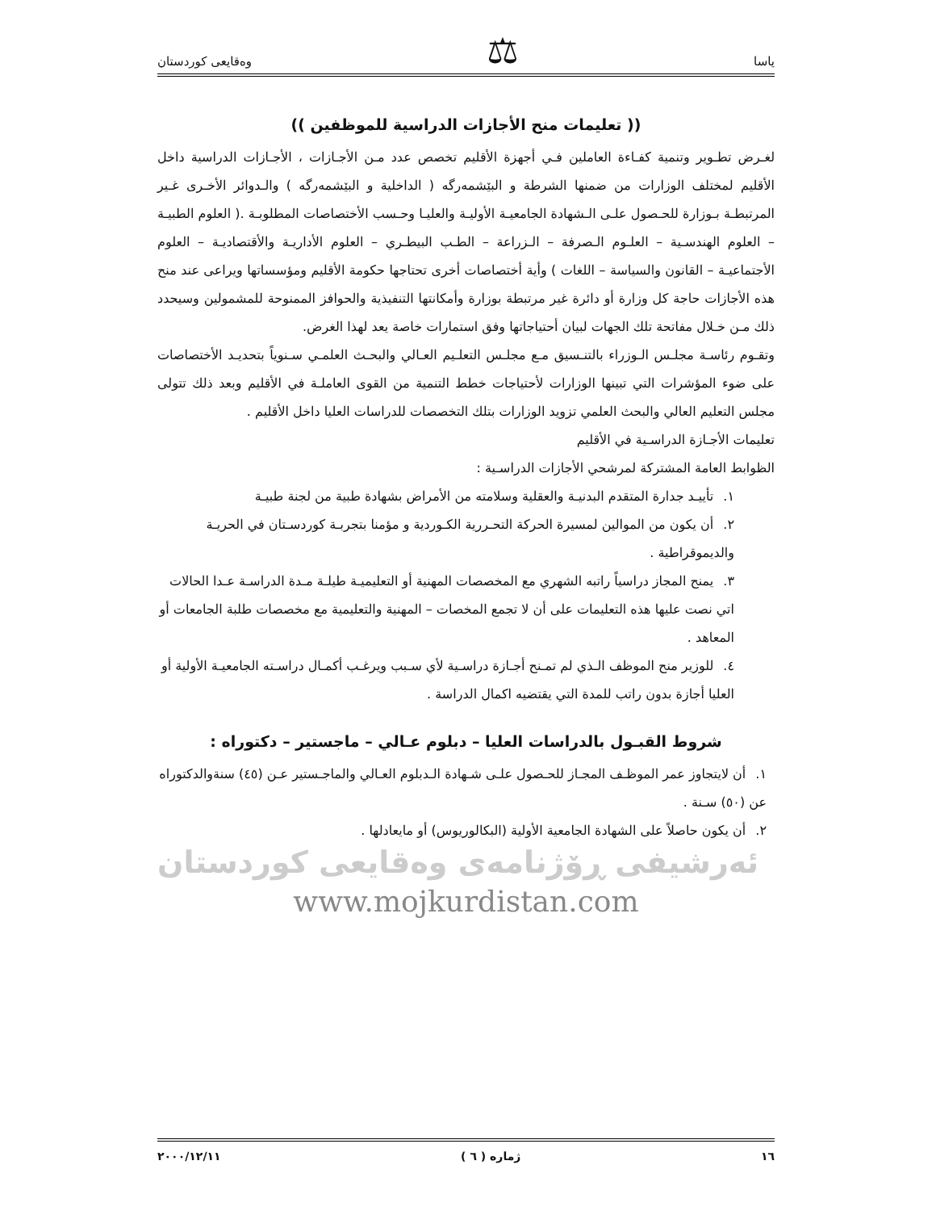یاسا ⚖ وەقایعی کوردستان
(( تعليمات منح الأجازات الدراسية للموظفين ))
لغـرض تطـوير وتنمية كفـاءة العاملين فـي أجهزة الأقليم تخصص عدد مـن الأجـازات ، الأجـازات الدراسية داخل الأقليم لمختلف الوزارات من ضمنها الشرطة و البێشمەرگه ( الداخلية و البێشمەرگه ) والـدوائر الأخـرى غـير المرتبطـة بـوزارة للحـصول علـى الـشهادة الجامعيـة الأوليـة والعليـا وحـسب الأختصاصات المطلوبـة .( العلوم الطبيـة – العلوم الهندسـية – العلـوم الـصرفة – الـزراعة – الطـب البيطـري – العلوم الأداريـة والأقتصاديـة – العلوم الأجتماعيـة – القانون والسياسة – اللغات ) وأية أختصاصات أخرى تحتاجها حكومة الأقليم ومؤسساتها ويراعى عند منح هذه الأجازات حاجة كل وزارة أو دائرة غير مرتبطة بوزارة وأمكانتها التنفيذية والحوافز الممنوحة للمشمولين وسيحدد ذلك مـن خـلال مفاتحة تلك الجهات لبيان أحتياجاتها وفق استمارات خاصة يعد لهذا الغرض.
وتقـوم رئاسـة مجلـس الـوزراء بالتنـسيق مـع مجلـس التعلـيم العـالي والبحـث العلمـي سـنوياً بتحديـد الأختصاصات على ضوء المؤشرات التي تبينها الوزارات لأحتياجات خطط التنمية من القوى العاملـة في الأقليم وبعد ذلك تتولى مجلس التعليم العالي والبحث العلمي تزويد الوزارات بتلك التخصصات للدراسات العليا داخل الأقليم .
تعليمات الأجـازة الدراسـية في الأقليم
الظوابط العامة المشتركة لمرشحي الأجازات الدراسـية :
١. تأييـد جدارة المتقدم البدنيـة والعقلية وسلامته من الأمراض بشهادة طبية من لجنة طبيـة
٢. أن يكون من الموالين لمسيرة الحركة التحـررية الكـوردية و مؤمنا بتجربـة كوردسـتان في الحريـة والديموقراطية .
٣. يمنح المجاز دراسياً راتبه الشهري مع المخصصات المهنية أو التعليميـة طيلـة مـدة الدراسـة عـدا الحالات اتي نصت عليها هذه التعليمات على أن لا تجمع المخصات – المهنية والتعليمية مع مخصصات طلبة الجامعات أو المعاهد .
٤. للوزير منح الموظف الـذي لم تمـنح أجـازة دراسـية لأي سـبب ويرغـب أكمـال دراسـته الجامعيـة الأولية أو العليا أجازة بدون راتب للمدة التي يقتضيه اكمال الدراسة .
شروط القبـول بالدراسات العليا – دبلوم عـالي – ماجستير – دكتوراه :
١. أن لايتجاوز عمر الموظـف المجـاز للحـصول علـى شـهادة الـدبلوم العـالي والماجـستير عـن (٤٥) سنةوالدكتوراه عن (٥٠) سـنة .
٢. أن يكون حاصلاً على الشهادة الجامعية الأولية (البكالوريوس) أو مايعادلها .
ئەرشیفی ڕۆژنامەی وەقایعی کوردستان
www.mojkurdistan.com
١٦ ژمارە ( ٦ ) ٢٠٠٠/١٢/١١